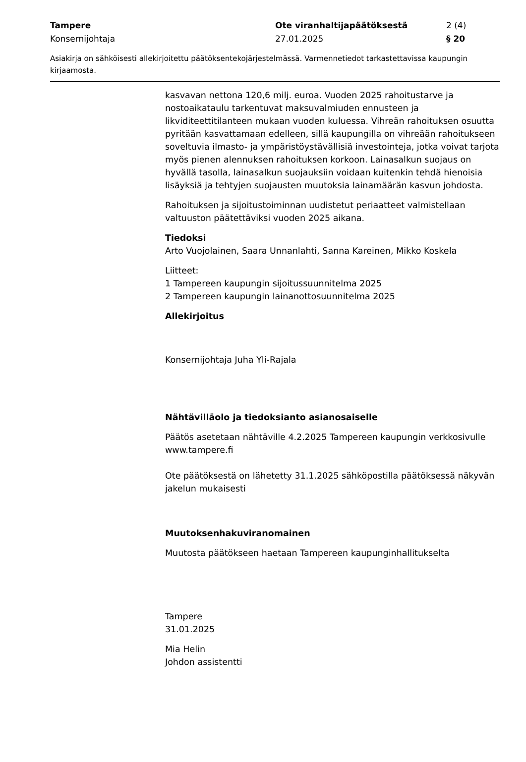Tampere Ote viranhaltijapäätöksestä 2 (4)
Konsernijohtaja 27.01.2025 § 20
Asiakirja on sähköisesti allekirjoitettu päätöksentekojärjestelmässä. Varmennetiedot tarkastettavissa kaupungin kirjaamosta.
kasvavan nettona 120,6 milj. euroa. Vuoden 2025 rahoitustarve ja nostoaikataulu tarkentuvat maksuvalmiuden ennusteen ja likviditeettitilanteen mukaan vuoden kuluessa. Vihreän rahoituksen osuutta pyritään kasvattamaan edelleen, sillä kaupungilla on vihreään rahoitukseen soveltuvia ilmasto- ja ympäristöystävällisiä investointeja, jotka voivat tarjota myös pienen alennuksen rahoituksen korkoon. Lainasalkun suojaus on hyvällä tasolla, lainasalkun suojauksiin voidaan kuitenkin tehdä hienoisia lisäyksiä ja tehtyjen suojausten muutoksia lainamäärän kasvun johdosta.
Rahoituksen ja sijoitustoiminnan uudistetut periaatteet valmistellaan valtuuston päätettäviksi vuoden 2025 aikana.
Tiedoksi
Arto Vuojolainen, Saara Unnanlahti, Sanna Kareinen, Mikko Koskela
Liitteet:
1 Tampereen kaupungin sijoitussuunnitelma 2025
2 Tampereen kaupungin lainanottosuunnitelma 2025
Allekirjoitus
Konsernijohtaja Juha Yli-Rajala
Nähtävilläolo ja tiedoksianto asianosaiselle
Päätös asetetaan nähtäville 4.2.2025 Tampereen kaupungin verkkosivulle www.tampere.fi
Ote päätöksestä on lähetetty 31.1.2025 sähköpostilla päätöksessä näkyvän jakelun mukaisesti
Muutoksenhakuviranomainen
Muutosta päätökseen haetaan Tampereen kaupunginhallitukselta
Tampere
31.01.2025
Mia Helin
Johdon assistentti